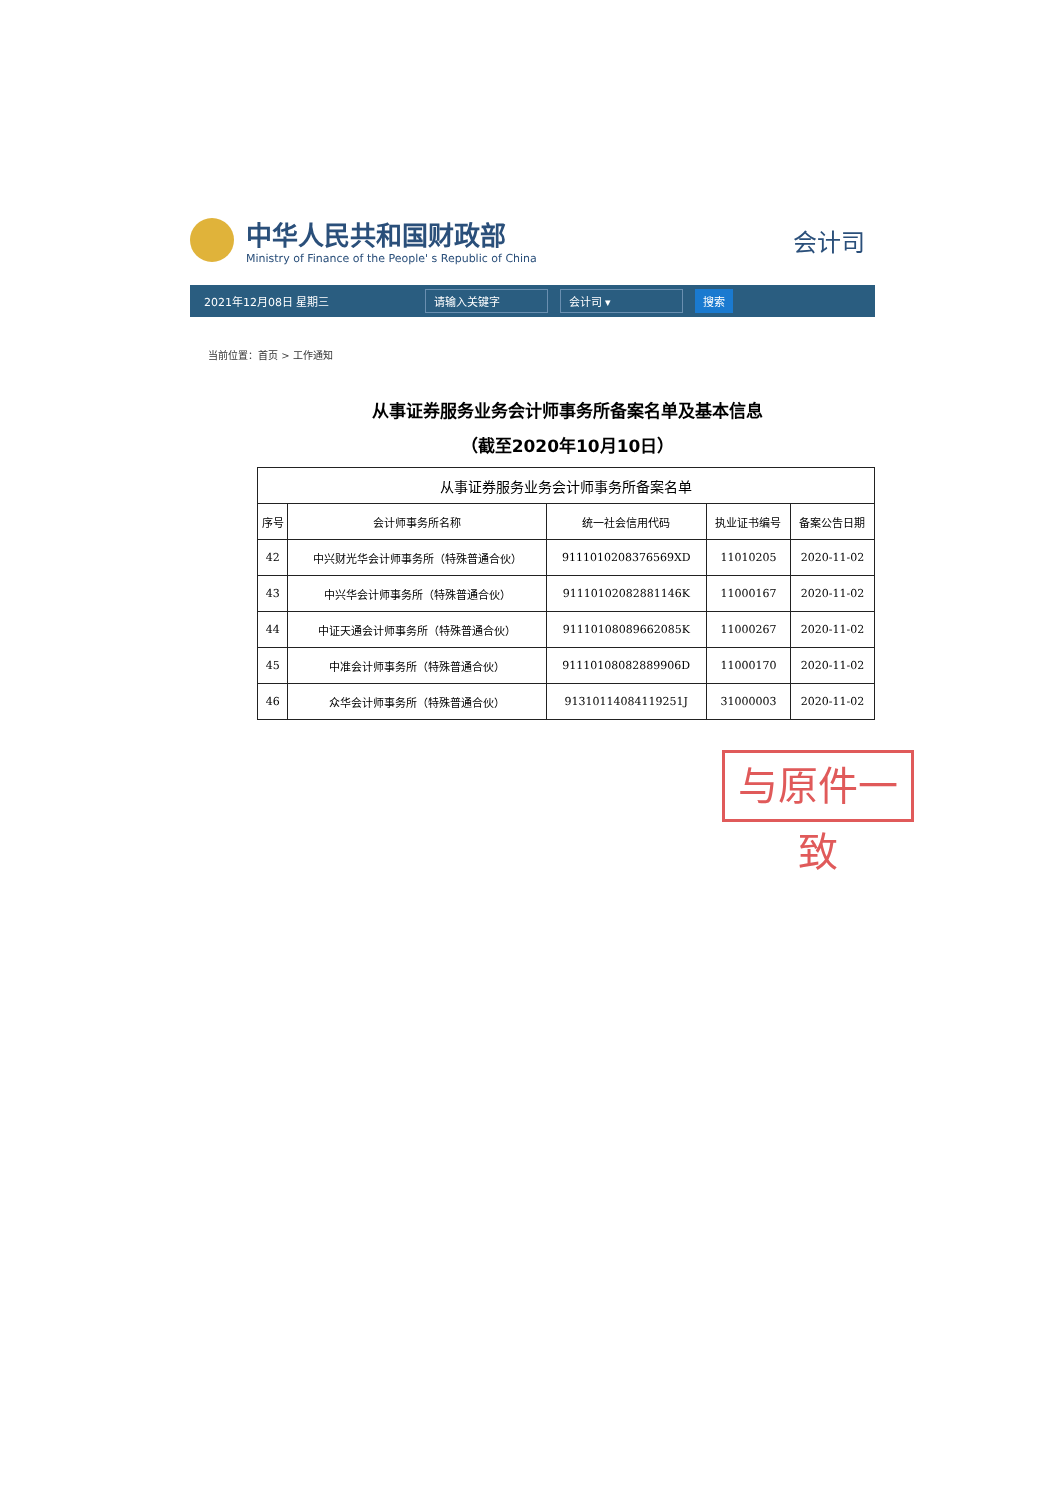中华人民共和国财政部
Ministry of Finance of the People' s Republic of China
会计司
2021年12月08日 星期三 请输入关键字 会计司 ▾ 搜索
当前位置：首页 > 工作通知
从事证券服务业务会计师事务所备案名单及基本信息
（截至2020年10月10日）
| 从事证券服务业务会计师事务所备案名单 | | | | |
| --- | --- | --- | --- | --- |
| 序号 | 会计师事务所名称 | 统一社会信用代码 | 执业证书编号 | 备案公告日期 |
| 42 | 中兴财光华会计师事务所（特殊普通合伙） | 91110102083765​69XD | 11010205 | 2020-11-02 |
| 43 | 中兴华会计师事务所（特殊普通合伙） | 9111010208288​1146K | 11000167 | 2020-11-02 |
| 44 | 中证天通会计师事务所（特殊普通合伙） | 911101080896620​85K | 11000267 | 2020-11-02 |
| 45 | 中准会计师事务所（特殊普通合伙） | 91110108082889906D | 11000170 | 2020-11-02 |
| 46 | 众华会计师事务所（特殊普通合伙） | 91310114084119251J | 31000003 | 2020-11-02 |
与原件一致